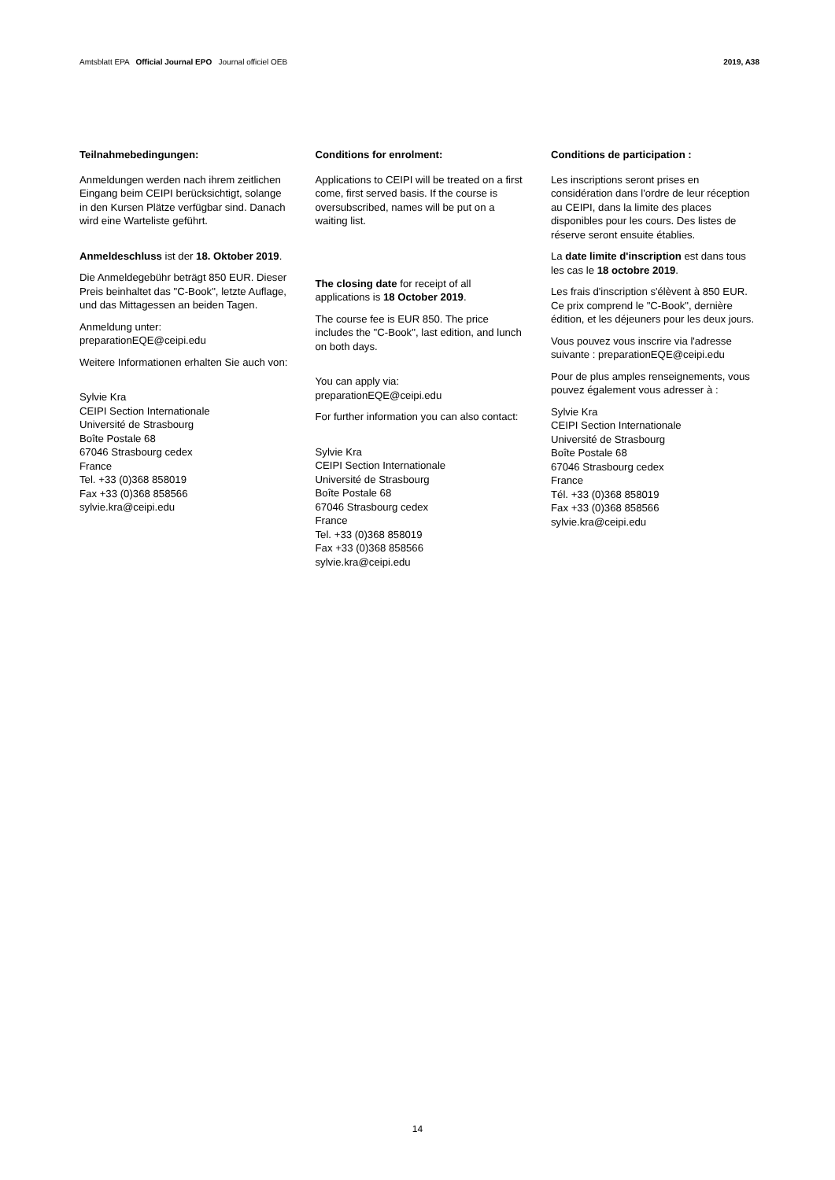Amtsblatt EPA Official Journal EPO Journal officiel OEB 2019, A38
Teilnahmebedingungen:
Anmeldungen werden nach ihrem zeitlichen Eingang beim CEIPI berücksichtigt, solange in den Kursen Plätze verfügbar sind. Danach wird eine Warteliste geführt.
Anmeldeschluss ist der 18. Oktober 2019.
Die Anmeldegebühr beträgt 850 EUR. Dieser Preis beinhaltet das "C-Book", letzte Auflage, und das Mittagessen an beiden Tagen.
Anmeldung unter:
preparationEQE@ceipi.edu
Weitere Informationen erhalten Sie auch von:
Sylvie Kra
CEIPI Section Internationale
Université de Strasbourg
Boîte Postale 68
67046 Strasbourg cedex
France
Tel. +33 (0)368 858019
Fax +33 (0)368 858566
sylvie.kra@ceipi.edu
Conditions for enrolment:
Applications to CEIPI will be treated on a first come, first served basis. If the course is oversubscribed, names will be put on a waiting list.
The closing date for receipt of all applications is 18 October 2019.
The course fee is EUR 850. The price includes the "C-Book", last edition, and lunch on both days.
You can apply via:
preparationEQE@ceipi.edu
For further information you can also contact:
Sylvie Kra
CEIPI Section Internationale
Université de Strasbourg
Boîte Postale 68
67046 Strasbourg cedex
France
Tel. +33 (0)368 858019
Fax +33 (0)368 858566
sylvie.kra@ceipi.edu
Conditions de participation :
Les inscriptions seront prises en considération dans l'ordre de leur réception au CEIPI, dans la limite des places disponibles pour les cours. Des listes de réserve seront ensuite établies.
La date limite d'inscription est dans tous les cas le 18 octobre 2019.
Les frais d'inscription s'élèvent à 850 EUR. Ce prix comprend le "C-Book", dernière édition, et les déjeuners pour les deux jours.
Vous pouvez vous inscrire via l'adresse suivante : preparationEQE@ceipi.edu
Pour de plus amples renseignements, vous pouvez également vous adresser à :
Sylvie Kra
CEIPI Section Internationale
Université de Strasbourg
Boîte Postale 68
67046 Strasbourg cedex
France
Tél. +33 (0)368 858019
Fax +33 (0)368 858566
sylvie.kra@ceipi.edu
14